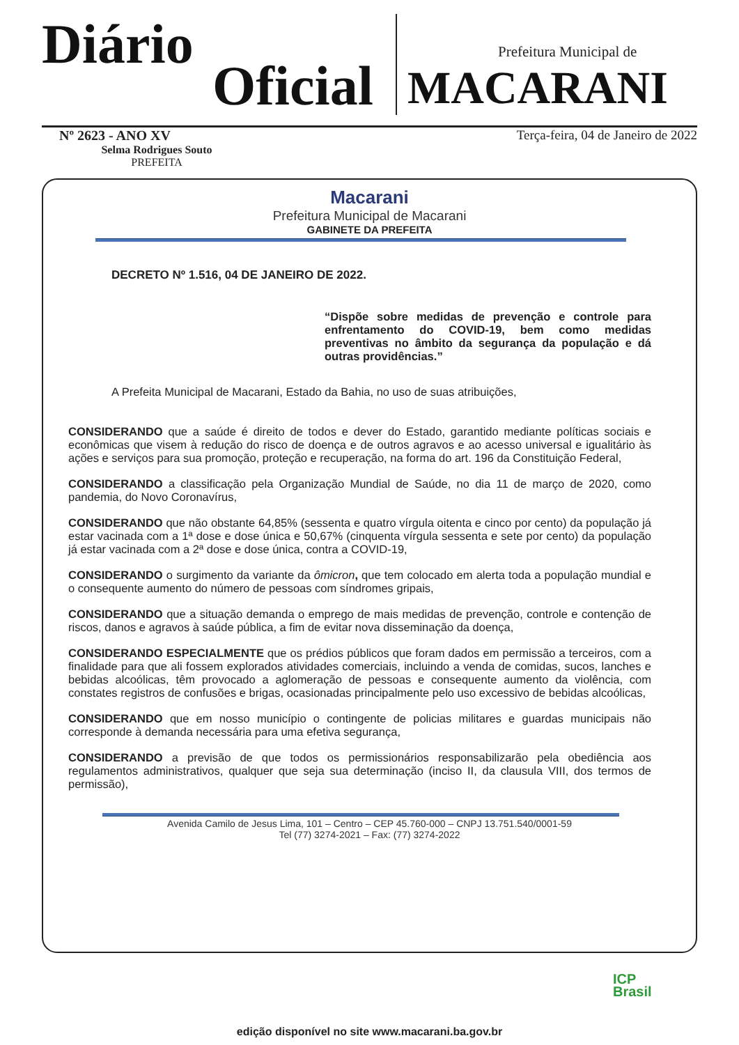Diário
Oficial
Prefeitura Municipal de
MACARANI
Nº 2623 - ANO XV Terça-feira, 04 de Janeiro de 2022
Selma Rodrigues Souto
PREFEITA
Macarani
Prefeitura Municipal de Macarani
GABINETE DA PREFEITA
DECRETO Nº 1.516, 04 DE JANEIRO DE 2022.
“Dispõe sobre medidas de prevenção e controle para enfrentamento do COVID-19, bem como medidas preventivas no âmbito da segurança da população e dá outras providências.”
A Prefeita Municipal de Macarani, Estado da Bahia, no uso de suas atribuições,
CONSIDERANDO que a saúde é direito de todos e dever do Estado, garantido mediante políticas sociais e econômicas que visem à redução do risco de doença e de outros agravos e ao acesso universal e igualitário às ações e serviços para sua promoção, proteção e recuperação, na forma do art. 196 da Constituição Federal,
CONSIDERANDO a classificação pela Organização Mundial de Saúde, no dia 11 de março de 2020, como pandemia, do Novo Coronavírus,
CONSIDERANDO que não obstante 64,85% (sessenta e quatro vírgula oitenta e cinco por cento) da população já estar vacinada com a 1ª dose e dose única e 50,67% (cinquenta vírgula sessenta e sete por cento) da população já estar vacinada com a 2ª dose e dose única, contra a COVID-19,
CONSIDERANDO o surgimento da variante da ômicron, que tem colocado em alerta toda a população mundial e o consequente aumento do número de pessoas com síndromes gripais,
CONSIDERANDO que a situação demanda o emprego de mais medidas de prevenção, controle e contenção de riscos, danos e agravos à saúde pública, a fim de evitar nova disseminação da doença,
CONSIDERANDO ESPECIALMENTE que os prédios públicos que foram dados em permissão a terceiros, com a finalidade para que ali fossem explorados atividades comerciais, incluindo a venda de comidas, sucos, lanches e bebidas alcoólicas, têm provocado a aglomeração de pessoas e consequente aumento da violência, com constates registros de confusões e brigas, ocasionadas principalmente pelo uso excessivo de bebidas alcoólicas,
CONSIDERANDO que em nosso município o contingente de policias militares e guardas municipais não corresponde à demanda necessária para uma efetiva segurança,
CONSIDERANDO a previsão de que todos os permissionários responsabilizarão pela obediência aos regulamentos administrativos, qualquer que seja sua determinação (inciso II, da clausula VIII, dos termos de permissão),
Avenida Camilo de Jesus Lima, 101 – Centro – CEP 45.760-000 – CNPJ 13.751.540/0001-59
Tel (77) 3274-2021 – Fax: (77) 3274-2022
ICP
Brasil
edição disponível no site www.macarani.ba.gov.br